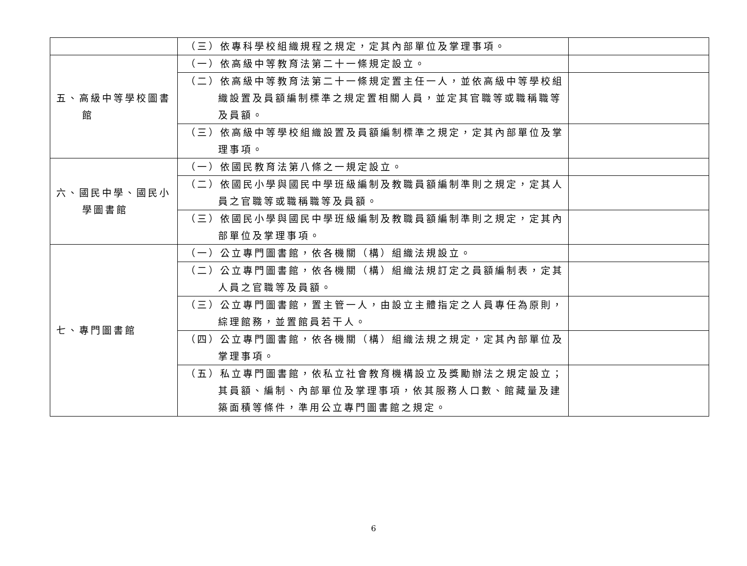| | （三）依專科學校組織規程之規定，定其內部單位及掌理事項。 | |
| 五、高級中等學校圖書館 | （一）依高級中等教育法第二十一條規定設立。 | |
| | （二）依高級中等教育法第二十一條規定置主任一人，並依高級中等學校組織設置及員額編制標準之規定置相關人員，並定其官職等或職稱職等及員額。 | |
| | （三）依高級中等學校組織設置及員額編制標準之規定，定其內部單位及掌理事項。 | |
| 六、國民中學、國民小學圖書館 | （一）依國民教育法第八條之一規定設立。 | |
| | （二）依國民小學與國民中學班級編制及教職員額編制準則之規定，定其人員之官職等或職稱職等及員額。 | |
| | （三）依國民小學與國民中學班級編制及教職員額編制準則之規定，定其內部單位及掌理事項。 | |
| 七、專門圖書館 | （一）公立專門圖書館，依各機關（構）組織法規設立。 | |
| | （二）公立專門圖書館，依各機關（構）組織法規訂定之員額編制表，定其人員之官職等及員額。 | |
| | （三）公立專門圖書館，置主管一人，由設立主體指定之人員專任為原則，綜理館務，並置館員若干人。 | |
| | （四）公立專門圖書館，依各機關（構）組織法規之規定，定其內部單位及掌理事項。 | |
| | （五）私立專門圖書館，依私立社會教育機構設立及獎勵辦法之規定設立；其員額、編制、內部單位及掌理事項，依其服務人口數、館藏量及建築面積等條件，準用公立專門圖書館之規定。 | |
6